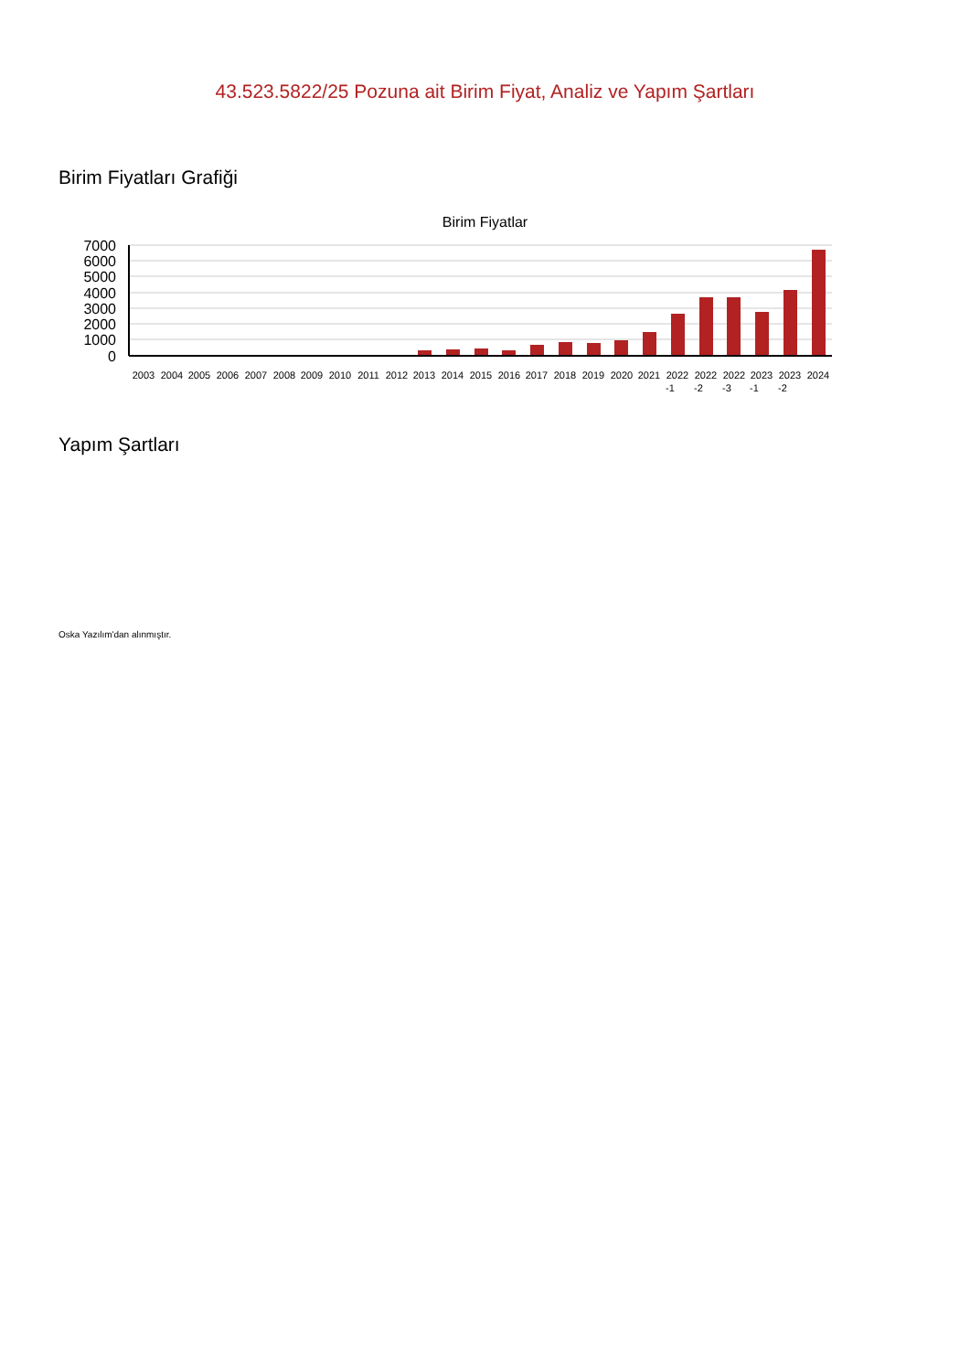43.523.5822/25 Pozuna ait Birim Fiyat, Analiz ve Yapım Şartları
Birim Fiyatları Grafiği
Birim Fiyatlar
7000
6000
5000
4000
3000
2000
1000
0
2003
2004
2005
2006
2007
2008
2009
2010
2011
2012
2013
2014
2015
2016
2017
2018
2019
2020
2021
2022
2022
2022
2023
2023
2024
-1
-2
-3
-1
-2
Yapım Şartları
Oska Yazılım'dan alınmıştır.